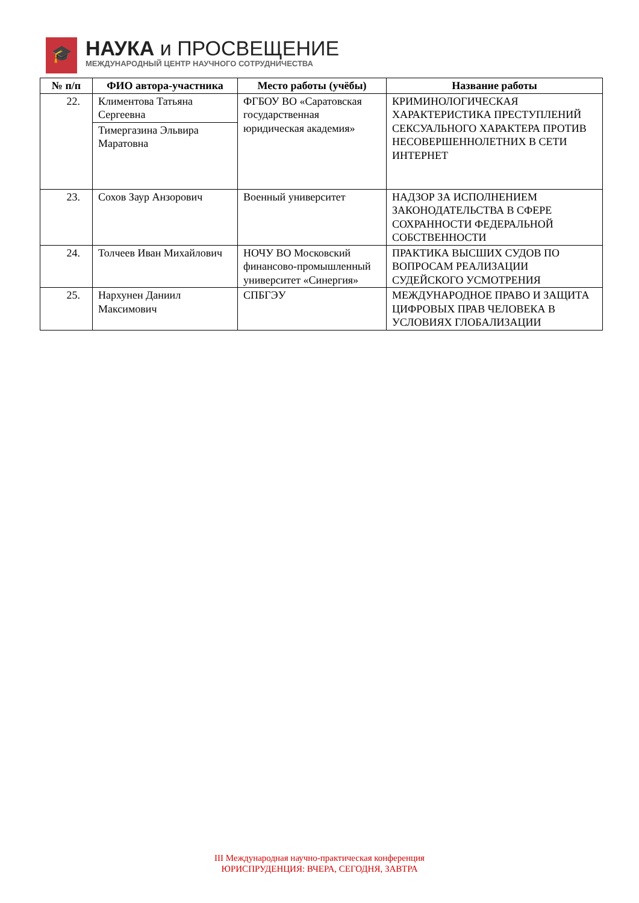🎓
НАУКА и ПРОСВЕЩЕНИЕ
МЕЖДУНАРОДНЫЙ ЦЕНТР НАУЧНОГО СОТРУДНИЧЕСТВА
| № п/п | ФИО автора-участника | Место работы (учёбы) | Название работы |
| --- | --- | --- | --- |
| 22. | Климентова Татьяна Сергеевна | ФГБОУ ВО «Саратовская государственная юридическая академия» | КРИМИНОЛОГИЧЕСКАЯ ХАРАКТЕРИСТИКА ПРЕСТУПЛЕНИЙ СЕКСУАЛЬНОГО ХАРАКТЕРА ПРОТИВ НЕСОВЕРШЕННОЛЕТНИХ В СЕТИ ИНТЕРНЕТ |
| | Тимергазина Эльвира Маратовна | | |
| 23. | Сохов Заур Анзорович | Военный университет | НАДЗОР ЗА ИСПОЛНЕНИЕМ ЗАКОНОДАТЕЛЬСТВА В СФЕРЕ СОХРАННОСТИ ФЕДЕРАЛЬНОЙ СОБСТВЕННОСТИ |
| 24. | Толчеев Иван Михайлович | НОЧУ ВО Московский финансово-промышленный университет «Синергия» | ПРАКТИКА ВЫСШИХ СУДОВ ПО ВОПРОСАМ РЕАЛИЗАЦИИ СУДЕЙСКОГО УСМОТРЕНИЯ |
| 25. | Нархунен Даниил Максимович | СПБГЭУ | МЕЖДУНАРОДНОЕ ПРАВО И ЗАЩИТА ЦИФРОВЫХ ПРАВ ЧЕЛОВЕКА В УСЛОВИЯХ ГЛОБАЛИЗАЦИИ |
III Международная научно-практическая конференция
ЮРИСПРУДЕНЦИЯ: ВЧЕРА, СЕГОДНЯ, ЗАВТРА